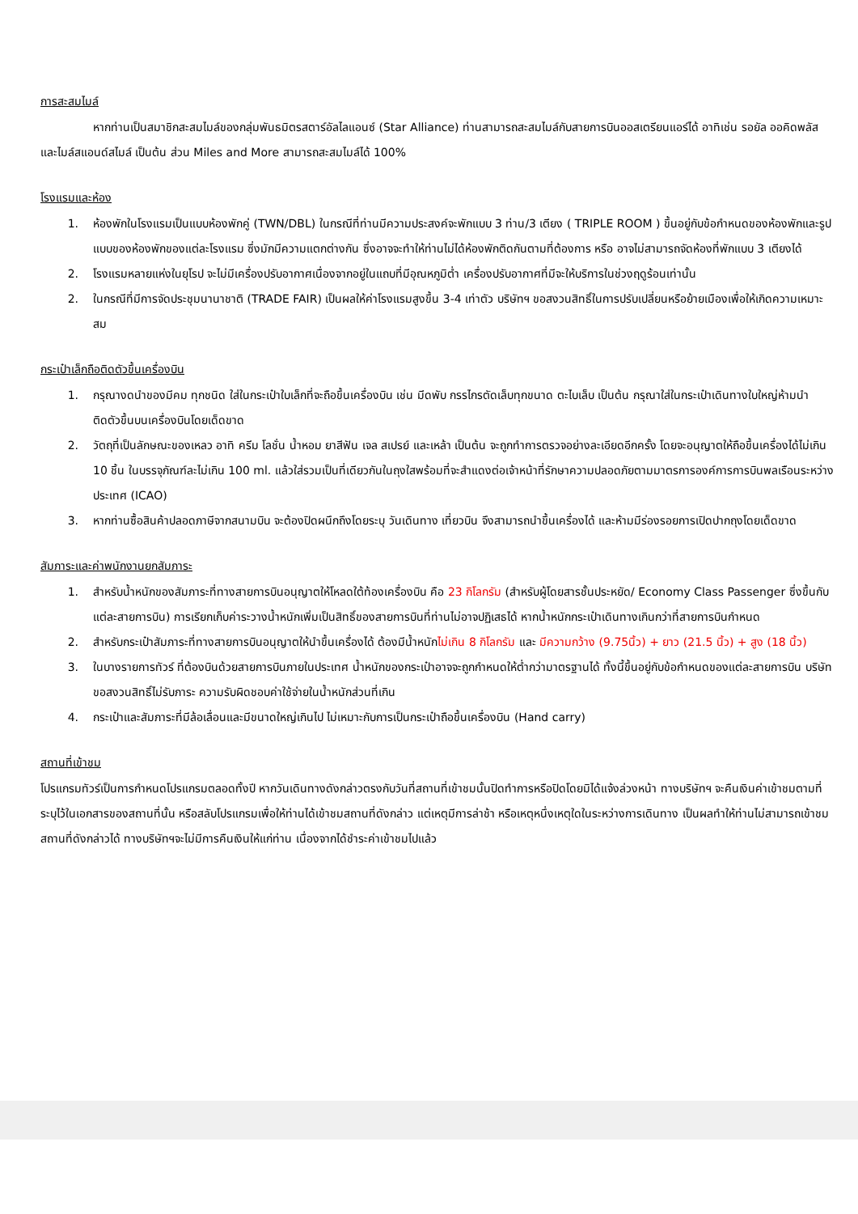การสะสมไมล์
หากท่านเป็นสมาชิกสะสมไมล์ของกลุ่มพันธมิตรสตาร์อัลไลแอนซ์ (Star Alliance) ท่านสามารถสะสมไมล์กับสายการบินออสเตรียนแอร์ได้ อาทิเช่น รอยัล ออคิดพลัส และไมล์สแอนด์สไมล์ เป็นต้น ส่วน Miles and More สามารถสะสมไมล์ได้ 100%
โรงแรมและห้อง
1. ห้องพักในโรงแรมเป็นแบบห้องพักคู่ (TWN/DBL) ในกรณีที่ท่านมีความประสงค์จะพักแบบ 3 ท่าน/3 เตียง ( TRIPLE ROOM ) ขึ้นอยู่กับข้อกำหนดของห้องพักและรูปแบบของห้องพักของแต่ละโรงแรม ซึ่งมักมีความแตกต่างกัน ซึ่งอาจจะทำให้ท่านไม่ได้ห้องพักติดกันตามที่ต้องการ หรือ อาจไม่สามารถจัดห้องที่พักแบบ 3 เตียงได้
2. โรงแรมหลายแห่งในยุโรป จะไม่มีเครื่องปรับอากาศเนื่องจากอยู่ในแถบที่มีอุณหภูมิต่ำ เครื่องปรับอากาศที่มีจะให้บริการในช่วงฤดูร้อนเท่านั้น
2. ในกรณีที่มีการจัดประชุมนานาชาติ (TRADE FAIR) เป็นผลให้ค่าโรงแรมสูงขึ้น 3-4 เท่าตัว บริษัทฯ ขอสงวนสิทธิ์ในการปรับเปลี่ยนหรือย้ายเมืองเพื่อให้เกิดความเหมาะสม
กระเป๋าเล็กถือติดตัวขึ้นเครื่องบิน
1. กรุณางดนำของมีคม ทุกชนิด ใส่ในกระเป๋าใบเล็กที่จะถือขึ้นเครื่องบิน เช่น มีดพับ กรรไกรตัดเล็บทุกขนาด ตะไบเล็บ เป็นต้น กรุณาใส่ในกระเป๋าเดินทางใบใหญ่ห้ามนำติดตัวขึ้นบนเครื่องบินโดยเด็ดขาด
2. วัตถุที่เป็นลักษณะของเหลว อาทิ ครีม โลชั่น น้ำหอม ยาสีฟัน เจล สเปรย์ และเหล้า เป็นต้น จะถูกทำการตรวจอย่างละเอียดอีกครั้ง โดยจะอนุญาตให้ถือขึ้นเครื่องได้ไม่เกิน 10 ชิ้น ในบรรจุภัณฑ์ละไม่เกิน 100 ml. แล้วใส่รวมเป็นที่เดียวกันในถุงใสพร้อมที่จะสำแดงต่อเจ้าหน้าที่รักษาความปลอดภัยตามมาตรการองค์การการบินพลเรือนระหว่างประเทศ (ICAO)
3. หากท่านซื้อสินค้าปลอดภาษีจากสนามบิน จะต้องปิดผนึกถึงโดยระบุ วันเดินทาง เที่ยวบิน จึงสามารถนำขึ้นเครื่องได้ และห้ามมีร่องรอยการเปิดปากถุงโดยเด็ดขาด
สัมภาระและค่าพนักงานยกสัมภาระ
1. สำหรับน้ำหนักของสัมภาระที่ทางสายการบินอนุญาตให้โหลดใต้ท้องเครื่องบิน คือ 23 กิโลกรัม (สำหรับผู้โดยสารชั้นประหยัด/ Economy Class Passenger ซึ่งขึ้นกับแต่ละสายการบิน) การเรียกเก็บค่าระวางน้ำหนักเพิ่มเป็นสิทธิ์ของสายการบินที่ท่านไม่อาจปฏิเสธได้ หากน้ำหนักกระเป๋าเดินทางเกินกว่าที่สายการบินกำหนด
2. สำหรับกระเป๋าสัมภาระที่ทางสายการบินอนุญาตให้นำขึ้นเครื่องได้ ต้องมีน้ำหนักไม่เกิน 8 กิโลกรัม และ มีความกว้าง (9.75นิ้ว) + ยาว (21.5 นิ้ว) + สูง (18 นิ้ว)
3. ในบางรายการทัวร์ ที่ต้องบินด้วยสายการบินภายในประเทศ น้ำหนักของกระเป๋าอาจจะถูกกำหนดให้ต่ำกว่ามาตรฐานได้ ทั้งนี้ขึ้นอยู่กับข้อกำหนดของแต่ละสายการบิน บริษัทขอสงวนสิทธิ์ไม่รับภาระ ความรับผิดชอบค่าใช้จ่ายในน้ำหนักส่วนที่เกิน
4. กระเป๋าและสัมภาระที่มีล้อเลื่อนและมีขนาดใหญ่เกินไป ไม่เหมาะกับการเป็นกระเป๋าถือขึ้นเครื่องบิน (Hand carry)
สถานที่เข้าชม
โปรแกรมทัวร์เป็นการกำหนดโปรแกรมตลอดทั้งปี หากวันเดินทางดังกล่าวตรงกับวันที่สถานที่เข้าชมนั้นปิดทำการหรือปิดโดยมิได้แจ้งล่วงหน้า ทางบริษัทฯ จะคืนเงินค่าเข้าชมตามที่ระบุไว้ในเอกสารของสถานที่นั้น หรือสลับโปรแกรมเพื่อให้ท่านได้เข้าชมสถานที่ดังกล่าว แต่เหตุมีการล่าช้า หรือเหตุหนึ่งเหตุใดในระหว่างการเดินทาง เป็นผลทำให้ท่านไม่สามารถเข้าชมสถานที่ดังกล่าวได้ ทางบริษัทฯจะไม่มีการคืนเงินให้แก่ท่าน เนื่องจากได้ชำระค่าเข้าชมไปแล้ว